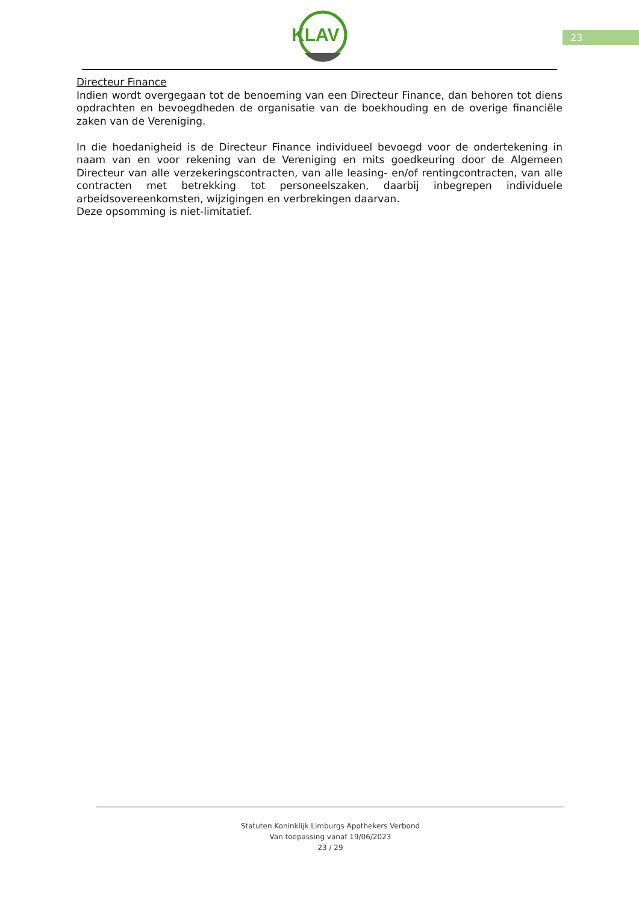23
KLAV
Directeur Finance
Indien wordt overgegaan tot de benoeming van een Directeur Finance, dan behoren tot diens opdrachten en bevoegdheden de organisatie van de boekhouding en de overige financiële zaken van de Vereniging.
In die hoedanigheid is de Directeur Finance individueel bevoegd voor de ondertekening in naam van en voor rekening van de Vereniging en mits goedkeuring door de Algemeen Directeur van alle verzekeringscontracten, van alle leasing- en/of rentingcontracten, van alle contracten met betrekking tot personeelszaken, daarbij inbegrepen individuele arbeidsovereenkomsten, wijzigingen en verbrekingen daarvan.
Deze opsomming is niet-limitatief.
Statuten Koninklijk Limburgs Apothekers Verbond
Van toepassing vanaf 19/06/2023
23 / 29